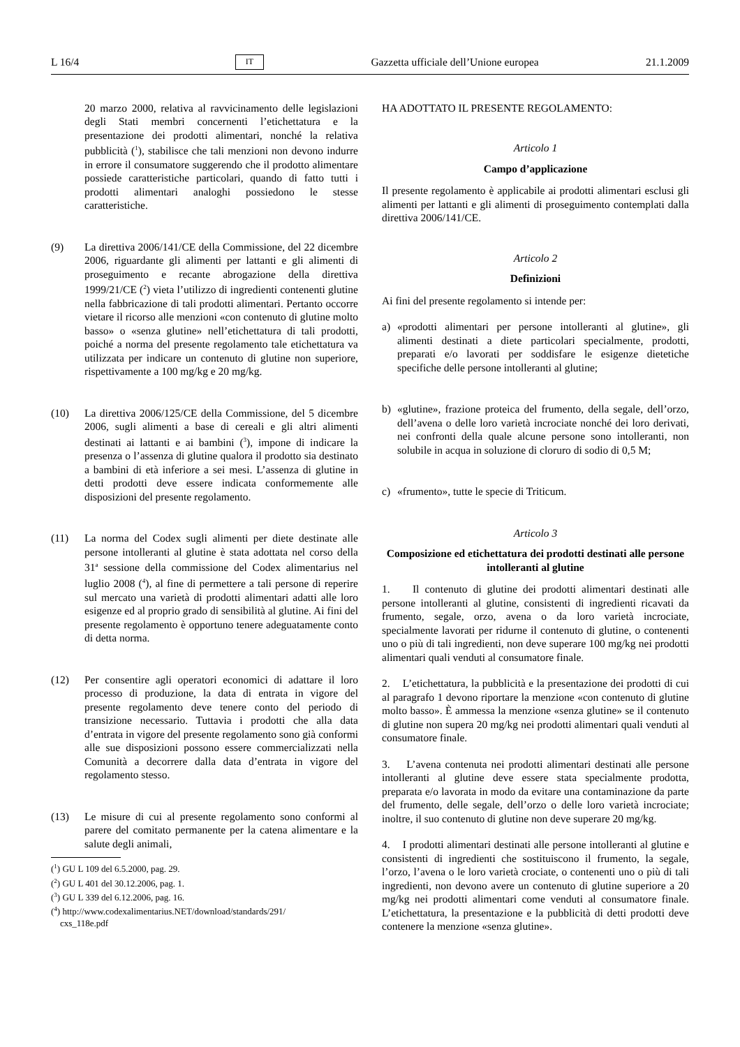L 16/4 IT Gazzetta ufficiale dell’Unione europea 21.1.2009
20 marzo 2000, relativa al ravvicinamento delle legislazioni degli Stati membri concernenti l’etichettatura e la presentazione dei prodotti alimentari, nonché la relativa pubblicità (<sup>1</sup>), stabilisce che tali menzioni non devono indurre in errore il consumatore suggerendo che il prodotto alimentare possiede caratteristiche particolari, quando di fatto tutti i prodotti alimentari analoghi possiedono le stesse caratteristiche.
(9) La direttiva 2006/141/CE della Commissione, del 22 dicembre 2006, riguardante gli alimenti per lattanti e gli alimenti di proseguimento e recante abrogazione della direttiva 1999/21/CE (<sup>2</sup>) vieta l’utilizzo di ingredienti contenenti glutine nella fabbricazione di tali prodotti alimentari. Pertanto occorre vietare il ricorso alle menzioni «con contenuto di glutine molto basso» o «senza glutine» nell’etichettatura di tali prodotti, poiché a norma del presente regolamento tale etichettatura va utilizzata per indicare un contenuto di glutine non superiore, rispettivamente a 100 mg/kg e 20 mg/kg.
(10) La direttiva 2006/125/CE della Commissione, del 5 dicembre 2006, sugli alimenti a base di cereali e gli altri alimenti destinati ai lattanti e ai bambini (<sup>3</sup>), impone di indicare la presenza o l’assenza di glutine qualora il prodotto sia destinato a bambini di età inferiore a sei mesi. L’assenza di glutine in detti prodotti deve essere indicata conformemente alle disposizioni del presente regolamento.
(11) La norma del Codex sugli alimenti per diete destinate alle persone intolleranti al glutine è stata adottata nel corso della 31<sup>a</sup> sessione della commissione del Codex alimentarius nel luglio 2008 (<sup>4</sup>), al fine di permettere a tali persone di reperire sul mercato una varietà di prodotti alimentari adatti alle loro esigenze ed al proprio grado di sensibilità al glutine. Ai fini del presente regolamento è opportuno tenere adeguatamente conto di detta norma.
(12) Per consentire agli operatori economici di adattare il loro processo di produzione, la data di entrata in vigore del presente regolamento deve tenere conto del periodo di transizione necessario. Tuttavia i prodotti che alla data d’entrata in vigore del presente regolamento sono già conformi alle sue disposizioni possono essere commercializzati nella Comunità a decorrere dalla data d’entrata in vigore del regolamento stesso.
(13) Le misure di cui al presente regolamento sono conformi al parere del comitato permanente per la catena alimentare e la salute degli animali,
(<sup>1</sup>) GU L 109 del 6.5.2000, pag. 29.
(<sup>2</sup>) GU L 401 del 30.12.2006, pag. 1.
(<sup>3</sup>) GU L 339 del 6.12.2006, pag. 16.
(<sup>4</sup>) http://www.codexalimentarius.NET/download/standards/291/
cxs_118e.pdf
HA ADOTTATO IL PRESENTE REGOLAMENTO:
Articolo 1
Campo d’applicazione
Il presente regolamento è applicabile ai prodotti alimentari esclusi gli alimenti per lattanti e gli alimenti di proseguimento contemplati dalla direttiva 2006/141/CE.
Articolo 2
Definizioni
Ai fini del presente regolamento si intende per:
a) «prodotti alimentari per persone intolleranti al glutine», gli alimenti destinati a diete particolari specialmente, prodotti, preparati e/o lavorati per soddisfare le esigenze dietetiche specifiche delle persone intolleranti al glutine;
b) «glutine», frazione proteica del frumento, della segale, dell’orzo, dell’avena o delle loro varietà incrociate nonché dei loro derivati, nei confronti della quale alcune persone sono intolleranti, non solubile in acqua in soluzione di cloruro di sodio di 0,5 M;
c) «frumento», tutte le specie di Triticum.
Articolo 3
Composizione ed etichettatura dei prodotti destinati alle persone intolleranti al glutine
1. Il contenuto di glutine dei prodotti alimentari destinati alle persone intolleranti al glutine, consistenti di ingredienti ricavati da frumento, segale, orzo, avena o da loro varietà incrociate, specialmente lavorati per ridurne il contenuto di glutine, o contenenti uno o più di tali ingredienti, non deve superare 100 mg/kg nei prodotti alimentari quali venduti al consumatore finale.
2. L’etichettatura, la pubblicità e la presentazione dei prodotti di cui al paragrafo 1 devono riportare la menzione «con contenuto di glutine molto basso». È ammessa la menzione «senza glutine» se il contenuto di glutine non supera 20 mg/kg nei prodotti alimentari quali venduti al consumatore finale.
3. L’avena contenuta nei prodotti alimentari destinati alle persone intolleranti al glutine deve essere stata specialmente prodotta, preparata e/o lavorata in modo da evitare una contaminazione da parte del frumento, delle segale, dell’orzo o delle loro varietà incrociate; inoltre, il suo contenuto di glutine non deve superare 20 mg/kg.
4. I prodotti alimentari destinati alle persone intolleranti al glutine e consistenti di ingredienti che sostituiscono il frumento, la segale, l’orzo, l’avena o le loro varietà crociate, o contenenti uno o più di tali ingredienti, non devono avere un contenuto di glutine superiore a 20 mg/kg nei prodotti alimentari come venduti al consumatore finale. L’etichettatura, la presentazione e la pubblicità di detti prodotti deve contenere la menzione «senza glutine».